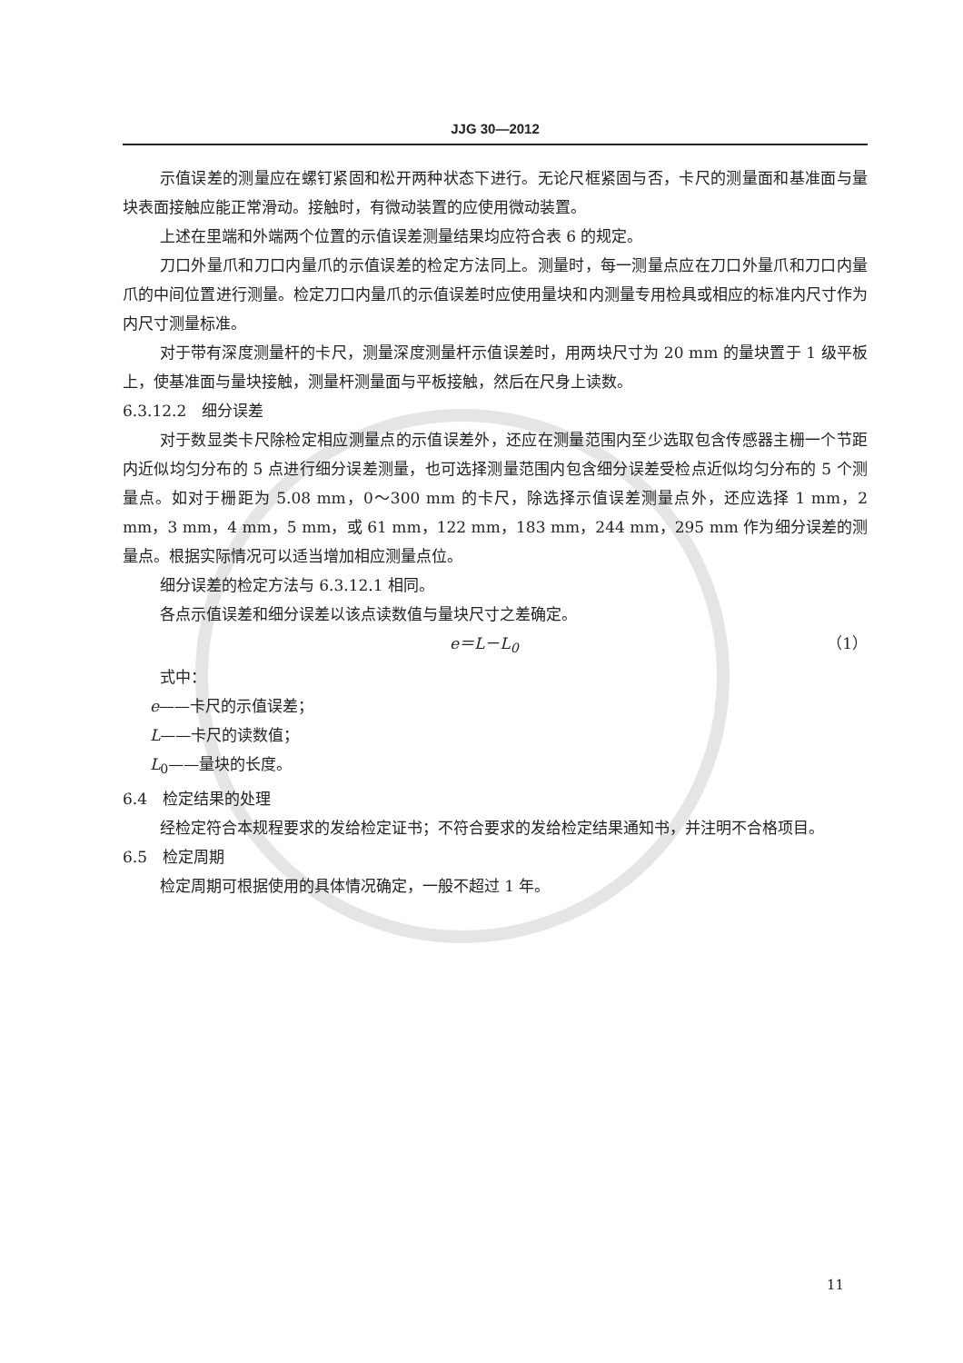JJG 30—2012
示值误差的测量应在螺钉紧固和松开两种状态下进行。无论尺框紧固与否，卡尺的测量面和基准面与量块表面接触应能正常滑动。接触时，有微动装置的应使用微动装置。
上述在里端和外端两个位置的示值误差测量结果均应符合表 6 的规定。
刀口外量爪和刀口内量爪的示值误差的检定方法同上。测量时，每一测量点应在刀口外量爪和刀口内量爪的中间位置进行测量。检定刀口内量爪的示值误差时应使用量块和内测量专用检具或相应的标准内尺寸作为内尺寸测量标准。
对于带有深度测量杆的卡尺，测量深度测量杆示值误差时，用两块尺寸为 20 mm 的量块置于 1 级平板上，使基准面与量块接触，测量杆测量面与平板接触，然后在尺身上读数。
6.3.12.2　细分误差
对于数显类卡尺除检定相应测量点的示值误差外，还应在测量范围内至少选取包含传感器主栅一个节距内近似均匀分布的 5 点进行细分误差测量，也可选择测量范围内包含细分误差受检点近似均匀分布的 5 个测量点。如对于栅距为 5.08 mm，0～300 mm 的卡尺，除选择示值误差测量点外，还应选择 1 mm，2 mm，3 mm，4 mm，5 mm，或 61 mm，122 mm，183 mm，244 mm，295 mm 作为细分误差的测量点。根据实际情况可以适当增加相应测量点位。
细分误差的检定方法与 6.3.12.1 相同。
各点示值误差和细分误差以该点读数值与量块尺寸之差确定。
e＝L－L<sub>0</sub> （1）
式中：
e——卡尺的示值误差；
L——卡尺的读数值；
L<sub>0</sub>——量块的长度。
6.4　检定结果的处理
经检定符合本规程要求的发给检定证书；不符合要求的发给检定结果通知书，并注明不合格项目。
6.5　检定周期
检定周期可根据使用的具体情况确定，一般不超过 1 年。
11